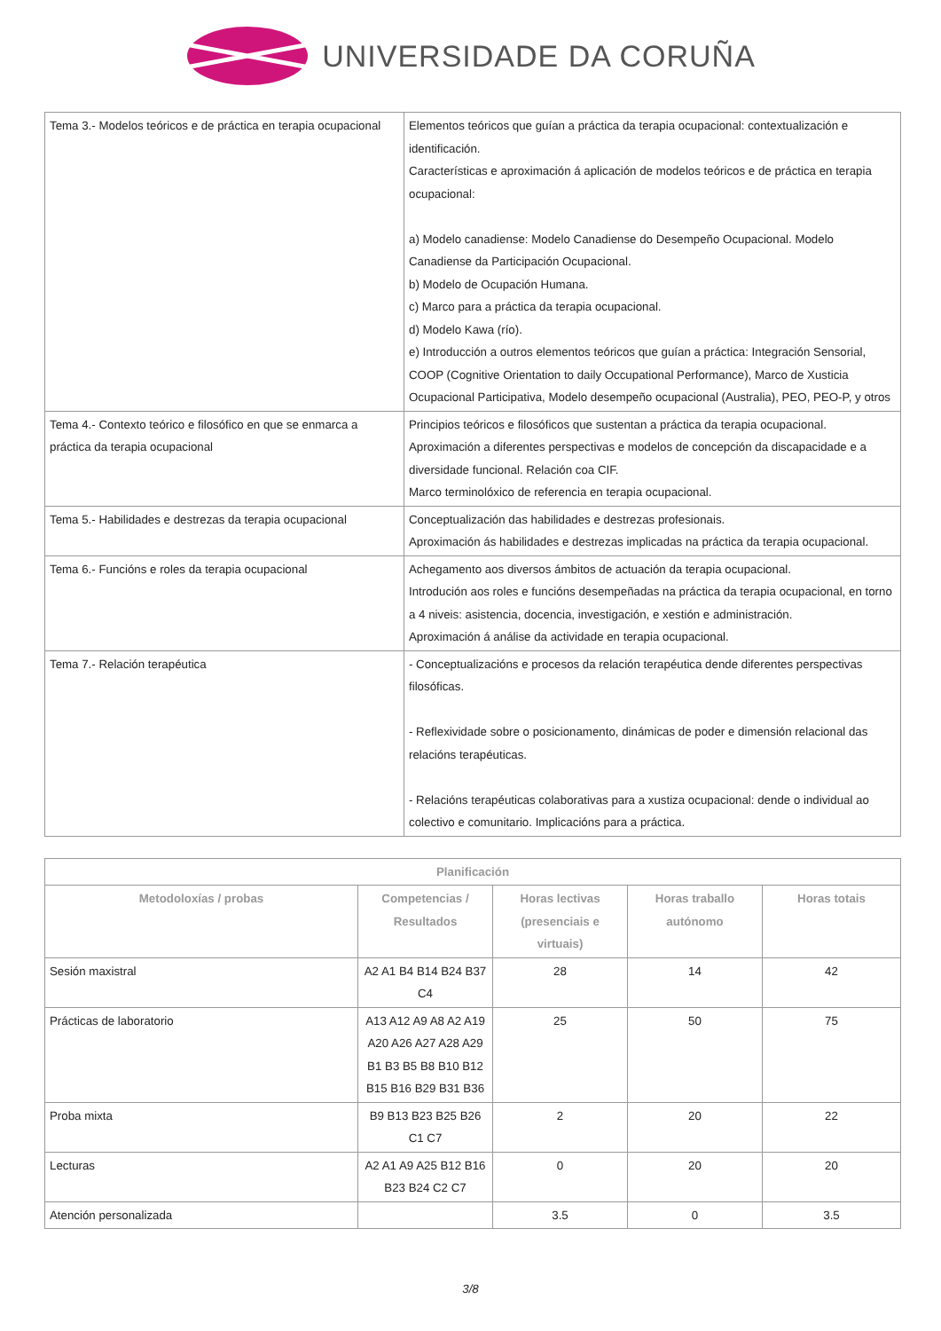UNIVERSIDADE DA CORUÑA
| Tema 3.- Modelos teóricos e de práctica en terapia ocupacional | Elementos teóricos que guían a práctica da terapia ocupacional: contextualización e identificación. Características e aproximación á aplicación de modelos teóricos e de práctica en terapia ocupacional: a) Modelo canadiense: Modelo Canadiense do Desempeño Ocupacional. Modelo Canadiense da Participación Ocupacional. b) Modelo de Ocupación Humana. c) Marco para a práctica da terapia ocupacional. d) Modelo Kawa (río). e) Introducción a outros elementos teóricos que guían a práctica: Integración Sensorial, COOP (Cognitive Orientation to daily Occupational Performance), Marco de Xusticia Ocupacional Participativa, Modelo desempeño ocupacional (Australia), PEO, PEO-P, y otros |
| Tema 4.- Contexto teórico e filosófico en que se enmarca a práctica da terapia ocupacional | Principios teóricos e filosóficos que sustentan a práctica da terapia ocupacional. Aproximación a diferentes perspectivas e modelos de concepción da discapacidade e a diversidade funcional. Relación coa CIF. Marco terminolóxico de referencia en terapia ocupacional. |
| Tema 5.- Habilidades e destrezas da terapia ocupacional | Conceptualización das habilidades e destrezas profesionais. Aproximación ás habilidades e destrezas implicadas na práctica da terapia ocupacional. |
| Tema 6.- Funcións e roles da terapia ocupacional | Achegamento aos diversos ámbitos de actuación da terapia ocupacional. Introdución aos roles e funcións desempeñadas na práctica da terapia ocupacional, en torno a 4 niveis: asistencia, docencia, investigación, e xestión e administración. Aproximación á análise da actividade en terapia ocupacional. |
| Tema 7.- Relación terapéutica | - Conceptualizacións e procesos da relación terapéutica dende diferentes perspectivas filosóficas. - Reflexividade sobre o posicionamento, dinámicas de poder e dimensión relacional das relacións terapéuticas. - Relacións terapéuticas colaborativas para a xustiza ocupacional: dende o individual ao colectivo e comunitario. Implicacións para a práctica. |
| Planificación | | | | |
| --- | --- | --- | --- | --- |
| Metodoloxías / probas | Competencias / Resultados | Horas lectivas (presenciais e virtuais) | Horas traballo autónomo | Horas totais |
| Sesión maxistral | A2 A1 B4 B14 B24 B37 C4 | 28 | 14 | 42 |
| Prácticas de laboratorio | A13 A12 A9 A8 A2 A19 A20 A26 A27 A28 A29 B1 B3 B5 B8 B10 B12 B15 B16 B29 B31 B36 | 25 | 50 | 75 |
| Proba mixta | B9 B13 B23 B25 B26 C1 C7 | 2 | 20 | 22 |
| Lecturas | A2 A1 A9 A25 B12 B16 B23 B24 C2 C7 | 0 | 20 | 20 |
| Atención personalizada | | 3.5 | 0 | 3.5 |
3/8